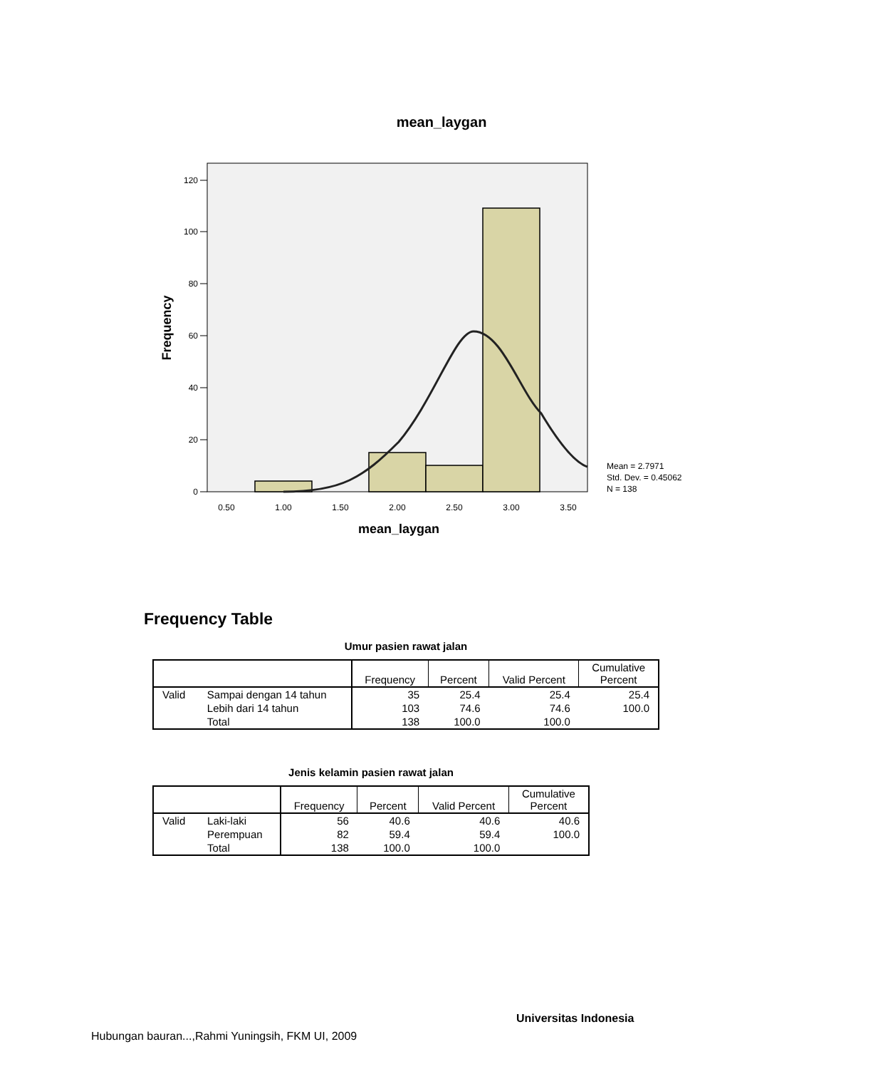mean_laygan
120
100
80
60
40
20
0
0.50
1.00
1.50
2.00
2.50
3.00
3.50
mean_laygan
Frequency
Mean = 2.7971
Std. Dev. = 0.45062
N = 138
Frequency Table
Umur pasien rawat jalan
| | | Frequency | Percent | Valid Percent | Cumulative Percent |
| --- | --- | --- | --- | --- | --- |
| Valid | Sampai dengan 14 tahun | 35 | 25.4 | 25.4 | 25.4 |
| | Lebih dari 14 tahun | 103 | 74.6 | 74.6 | 100.0 |
| | Total | 138 | 100.0 | 100.0 | |
Jenis kelamin pasien rawat jalan
| | | Frequency | Percent | Valid Percent | Cumulative Percent |
| --- | --- | --- | --- | --- | --- |
| Valid | Laki-laki | 56 | 40.6 | 40.6 | 40.6 |
| | Perempuan | 82 | 59.4 | 59.4 | 100.0 |
| | Total | 138 | 100.0 | 100.0 | |
Universitas Indonesia
Hubungan bauran...,Rahmi Yuningsih, FKM UI, 2009